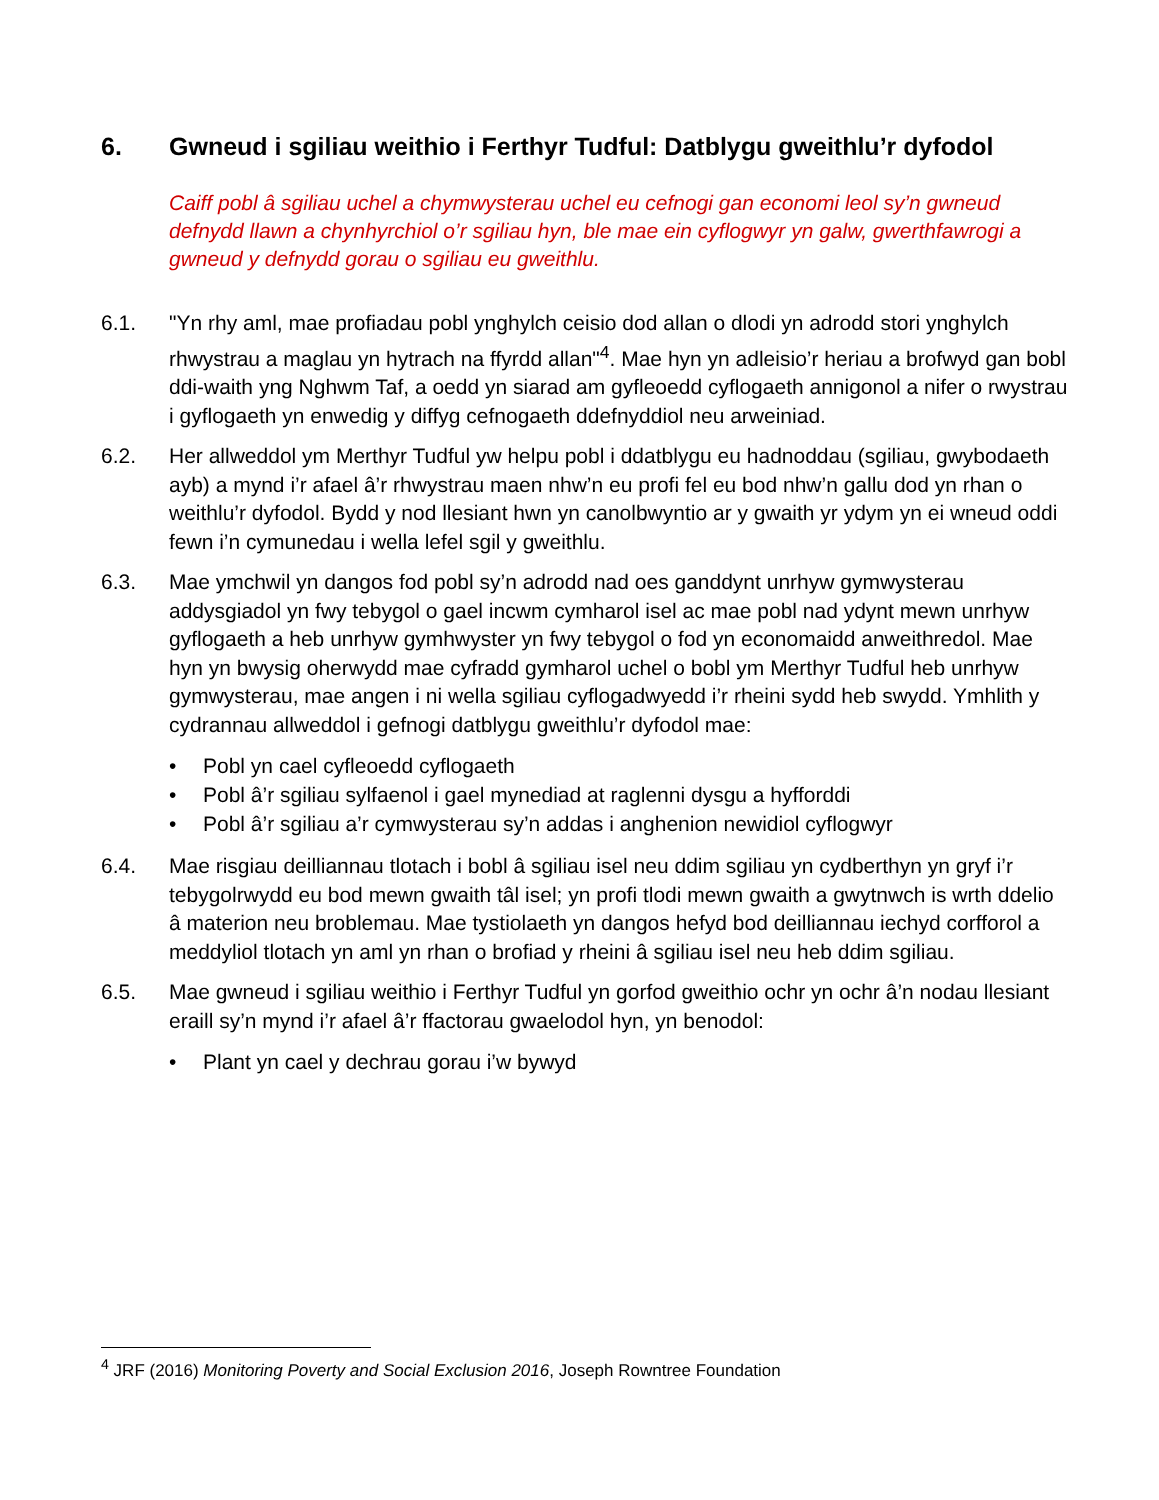6. Gwneud i sgiliau weithio i Ferthyr Tudful: Datblygu gweithlu’r dyfodol
Caiff pobl â sgiliau uchel a chymwysterau uchel eu cefnogi gan economi leol sy’n gwneud defnydd llawn a chynhyrchiol o’r sgiliau hyn, ble mae ein cyflogwyr yn galw, gwerthfawrogi a gwneud y defnydd gorau o sgiliau eu gweithlu.
6.1. "Yn rhy aml, mae profiadau pobl ynghylch ceisio dod allan o dlodi yn adrodd stori ynghylch rhwystrau a maglau yn hytrach na ffyrdd allan"<sup>4</sup>. Mae hyn yn adleisio’r heriau a brofwyd gan bobl ddi-waith yng Nghwm Taf, a oedd yn siarad am gyfleoedd cyflogaeth annigonol a nifer o rwystrau i gyflogaeth yn enwedig y diffyg cefnogaeth ddefnyddiol neu arweiniad.
6.2. Her allweddol ym Merthyr Tudful yw helpu pobl i ddatblygu eu hadnoddau (sgiliau, gwybodaeth ayb) a mynd i’r afael â’r rhwystrau maen nhw’n eu profi fel eu bod nhw’n gallu dod yn rhan o weithlu’r dyfodol. Bydd y nod llesiant hwn yn canolbwyntio ar y gwaith yr ydym yn ei wneud oddi fewn i’n cymunedau i wella lefel sgil y gweithlu.
6.3. Mae ymchwil yn dangos fod pobl sy’n adrodd nad oes ganddynt unrhyw gymwysterau addysgiadol yn fwy tebygol o gael incwm cymharol isel ac mae pobl nad ydynt mewn unrhyw gyflogaeth a heb unrhyw gymhwyster yn fwy tebygol o fod yn economaidd anweithredol. Mae hyn yn bwysig oherwydd mae cyfradd gymharol uchel o bobl ym Merthyr Tudful heb unrhyw gymwysterau, mae angen i ni wella sgiliau cyflogadwyedd i’r rheini sydd heb swydd. Ymhlith y cydrannau allweddol i gefnogi datblygu gweithlu’r dyfodol mae:
• Pobl yn cael cyfleoedd cyflogaeth
• Pobl â’r sgiliau sylfaenol i gael mynediad at raglenni dysgu a hyfforddi
• Pobl â’r sgiliau a’r cymwysterau sy’n addas i anghenion newidiol cyflogwyr
6.4. Mae risgiau deilliannau tlotach i bobl â sgiliau isel neu ddim sgiliau yn cydberthyn yn gryf i’r tebygolrwydd eu bod mewn gwaith tâl isel; yn profi tlodi mewn gwaith a gwytnwch is wrth ddelio â materion neu broblemau. Mae tystiolaeth yn dangos hefyd bod deilliannau iechyd corfforol a meddyliol tlotach yn aml yn rhan o brofiad y rheini â sgiliau isel neu heb ddim sgiliau.
6.5. Mae gwneud i sgiliau weithio i Ferthyr Tudful yn gorfod gweithio ochr yn ochr â’n nodau llesiant eraill sy’n mynd i’r afael â’r ffactorau gwaelodol hyn, yn benodol:
• Plant yn cael y dechrau gorau i’w bywyd
<sup>4</sup> JRF (2016) Monitoring Poverty and Social Exclusion 2016, Joseph Rowntree Foundation